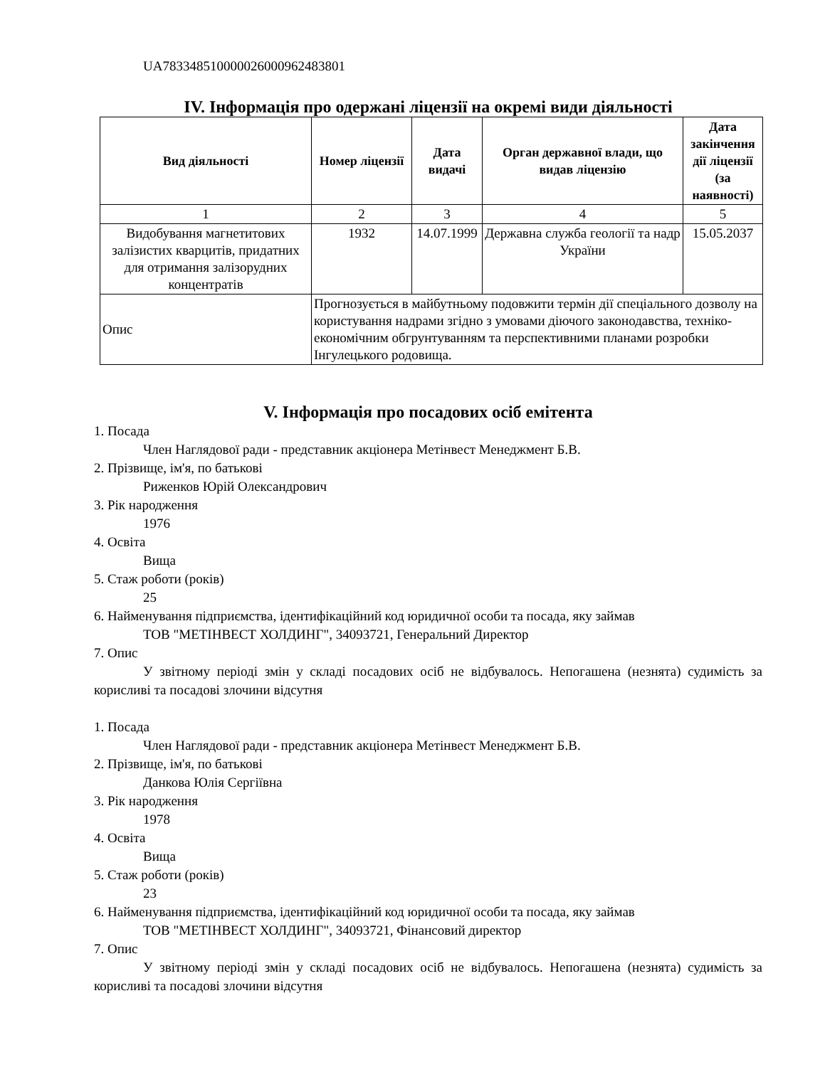UA783348510000026000962483801
IV. Інформація про одержані ліцензії на окремі види діяльності
| Вид діяльності | Номер ліцензії | Дата видачі | Орган державної влади, що видав ліцензію | Дата закінчення дії ліцензії (за наявності) |
| --- | --- | --- | --- | --- |
| 1 | 2 | 3 | 4 | 5 |
| Видобування магнетитових залізистих кварцитів, придатних для отримання залізорудних концентратів | 1932 | 14.07.1999 | Державна служба геології та надр України | 15.05.2037 |
| Опис | Прогнозується в майбутньому подовжити термін дії спеціального дозволу на користування надрами згідно з умовами діючого законодавства, техніко-економічним обгрунтуванням та перспективними планами розробки Інгулецького родовища. | | | |
V. Інформація про посадових осіб емітента
1. Посада
Член Наглядової ради - представник акціонера Метінвест Менеджмент Б.В.
2. Прізвище, ім'я, по батькові
Риженков Юрій Олександрович
3. Рік народження
1976
4. Освіта
Вища
5. Стаж роботи (років)
25
6. Найменування підприємства, ідентифікаційний код юридичної особи та посада, яку займав
ТОВ "МЕТІНВЕСТ ХОЛДИНГ", 34093721, Генеральний Директор
7. Опис
У звітному періоді змін у складі посадових осіб не відбувалось. Непогашена (незнята) судимість за корисливі та посадові злочини відсутня
1. Посада
Член Наглядової ради - представник акціонера Метінвест Менеджмент Б.В.
2. Прізвище, ім'я, по батькові
Данкова Юлія Сергіївна
3. Рік народження
1978
4. Освіта
Вища
5. Стаж роботи (років)
23
6. Найменування підприємства, ідентифікаційний код юридичної особи та посада, яку займав
ТОВ "МЕТІНВЕСТ ХОЛДИНГ", 34093721, Фінансовий директор
7. Опис
У звітному періоді змін у складі посадових осіб не відбувалось. Непогашена (незнята) судимість за корисливі та посадові злочини відсутня